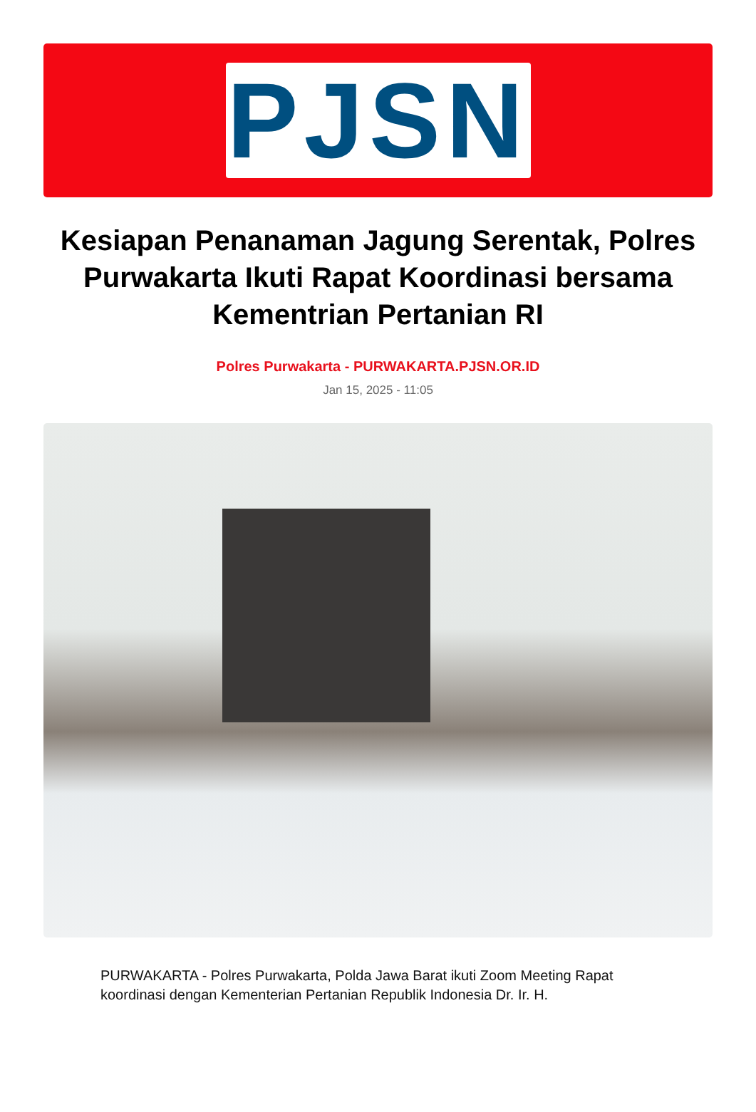PJSN
Kesiapan Penanaman Jagung Serentak, Polres Purwakarta Ikuti Rapat Koordinasi bersama Kementrian Pertanian RI
Polres Purwakarta - PURWAKARTA.PJSN.OR.ID
Jan 15, 2025 - 11:05
PURWAKARTA - Polres Purwakarta, Polda Jawa Barat ikuti Zoom Meeting Rapat koordinasi dengan Kementerian Pertanian Republik Indonesia Dr. Ir. H.